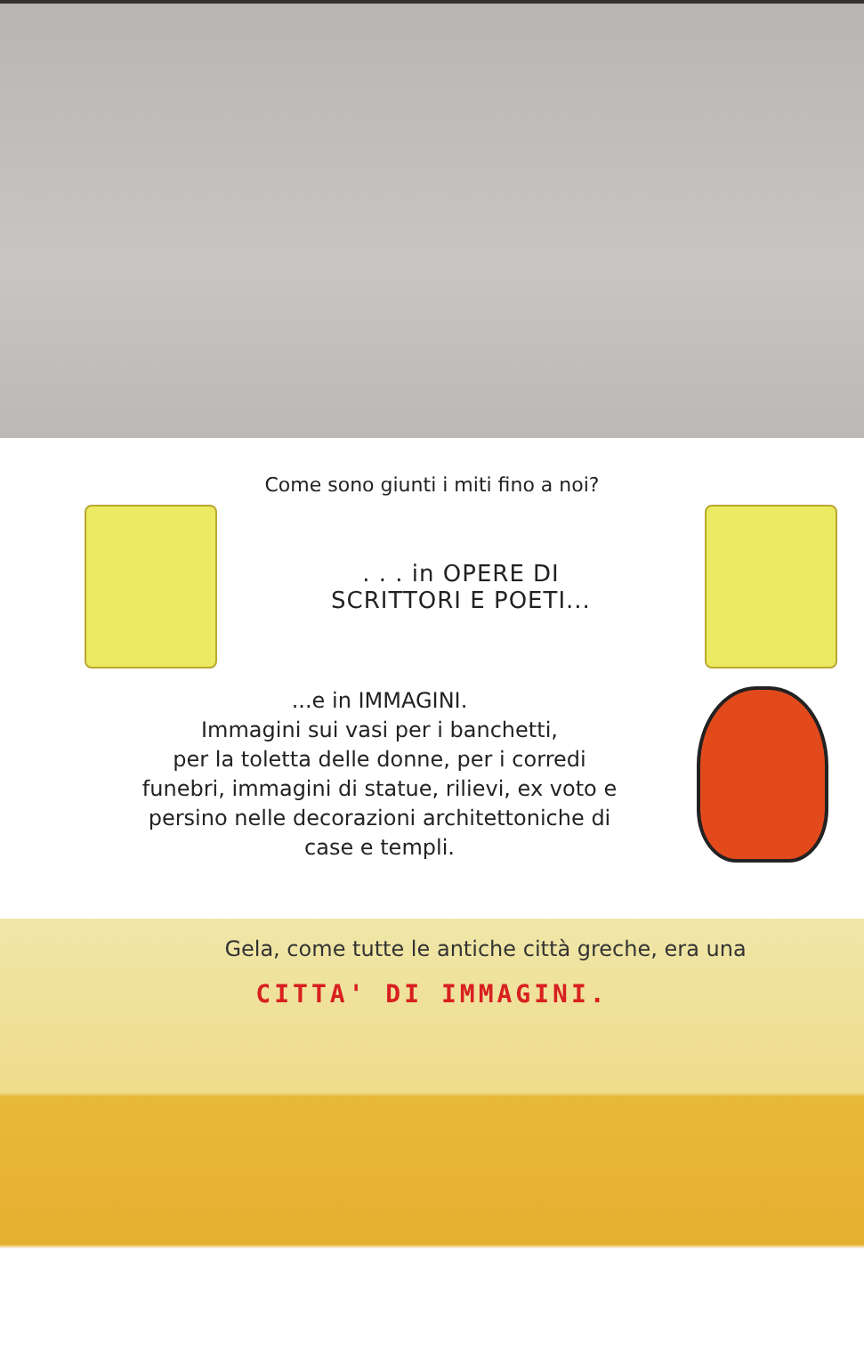Come sono giunti i miti fino a noi?
. . . in OPERE DI
SCRITTORI E POETI...
...e in IMMAGINI.
Immagini sui vasi per i banchetti,
per la toletta delle donne, per i corredi
funebri, immagini di statue, rilievi, ex voto e
persino nelle decorazioni architettoniche di
case e templi.
Gela, come tutte le antiche città greche, era una
CITTA' DI IMMAGINI.